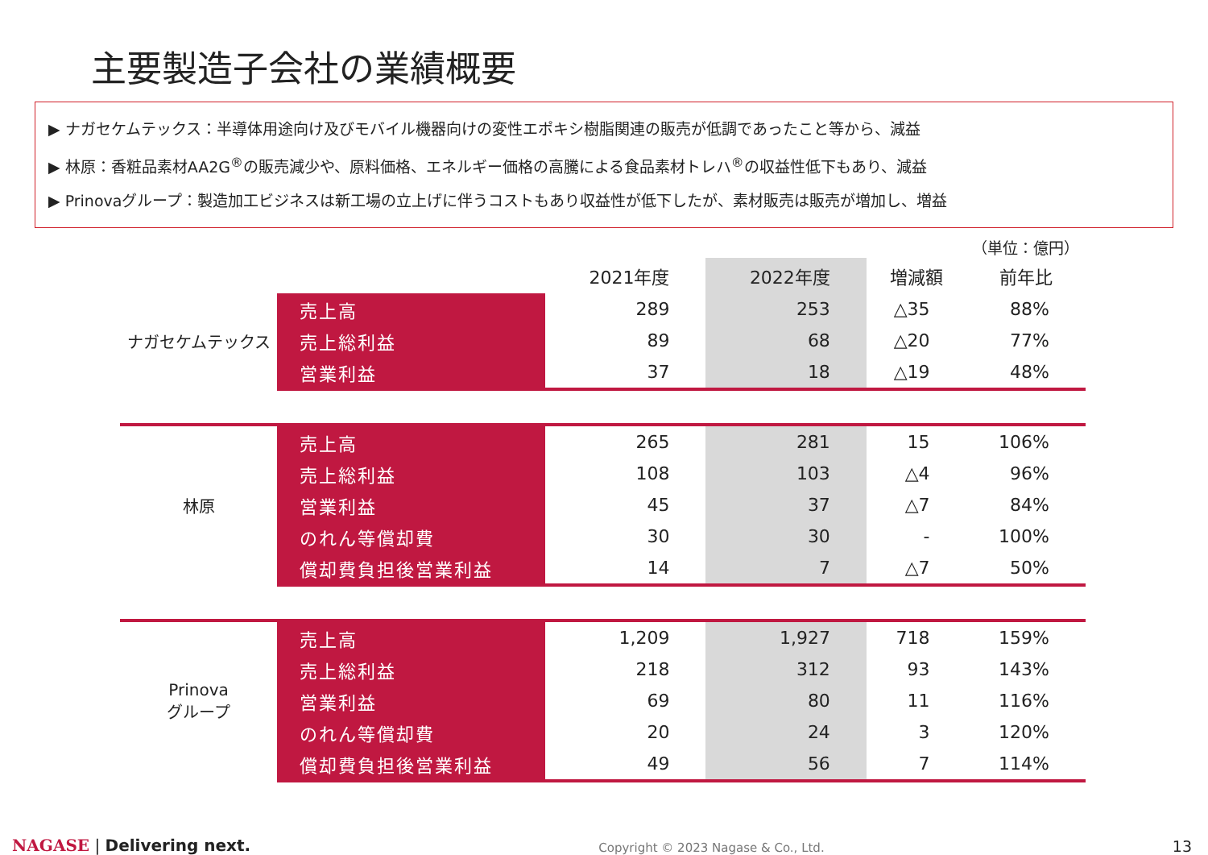主要製造子会社の業績概要
▶ ナガセケムテックス：半導体用途向け及びモバイル機器向けの変性エポキシ樹脂関連の販売が低調であったこと等から、減益
▶ 林原：香粧品素材AA2G<sup>®</sup>の販売減少や、原料価格、エネルギー価格の高騰による食品素材トレハ<sup>®</sup>の収益性低下もあり、減益
▶ Prinovaグループ：製造加工ビジネスは新工場の立上げに伴うコストもあり収益性が低下したが、素材販売は販売が増加し、増益
（単位：億円）
| | | 2021年度 | 2022年度 | 増減額 | 前年比 |
| --- | --- | --- | --- | --- | --- |
| ナガセケムテックス | 売上高 | 289 | 253 | △35 | 88% |
| | 売上総利益 | 89 | 68 | △20 | 77% |
| | 営業利益 | 37 | 18 | △19 | 48% |
| 林原 | 売上高 | 265 | 281 | 15 | 106% |
| | 売上総利益 | 108 | 103 | △4 | 96% |
| | 営業利益 | 45 | 37 | △7 | 84% |
| | のれん等償却費 | 30 | 30 | - | 100% |
| | 償却費負担後営業利益 | 14 | 7 | △7 | 50% |
| Prinova グループ | 売上高 | 1,209 | 1,927 | 718 | 159% |
| | 売上総利益 | 218 | 312 | 93 | 143% |
| | 営業利益 | 69 | 80 | 11 | 116% |
| | のれん等償却費 | 20 | 24 | 3 | 120% |
| | 償却費負担後営業利益 | 49 | 56 | 7 | 114% |
NAGASE | Delivering next.
Copyright © 2023 Nagase & Co., Ltd.
13